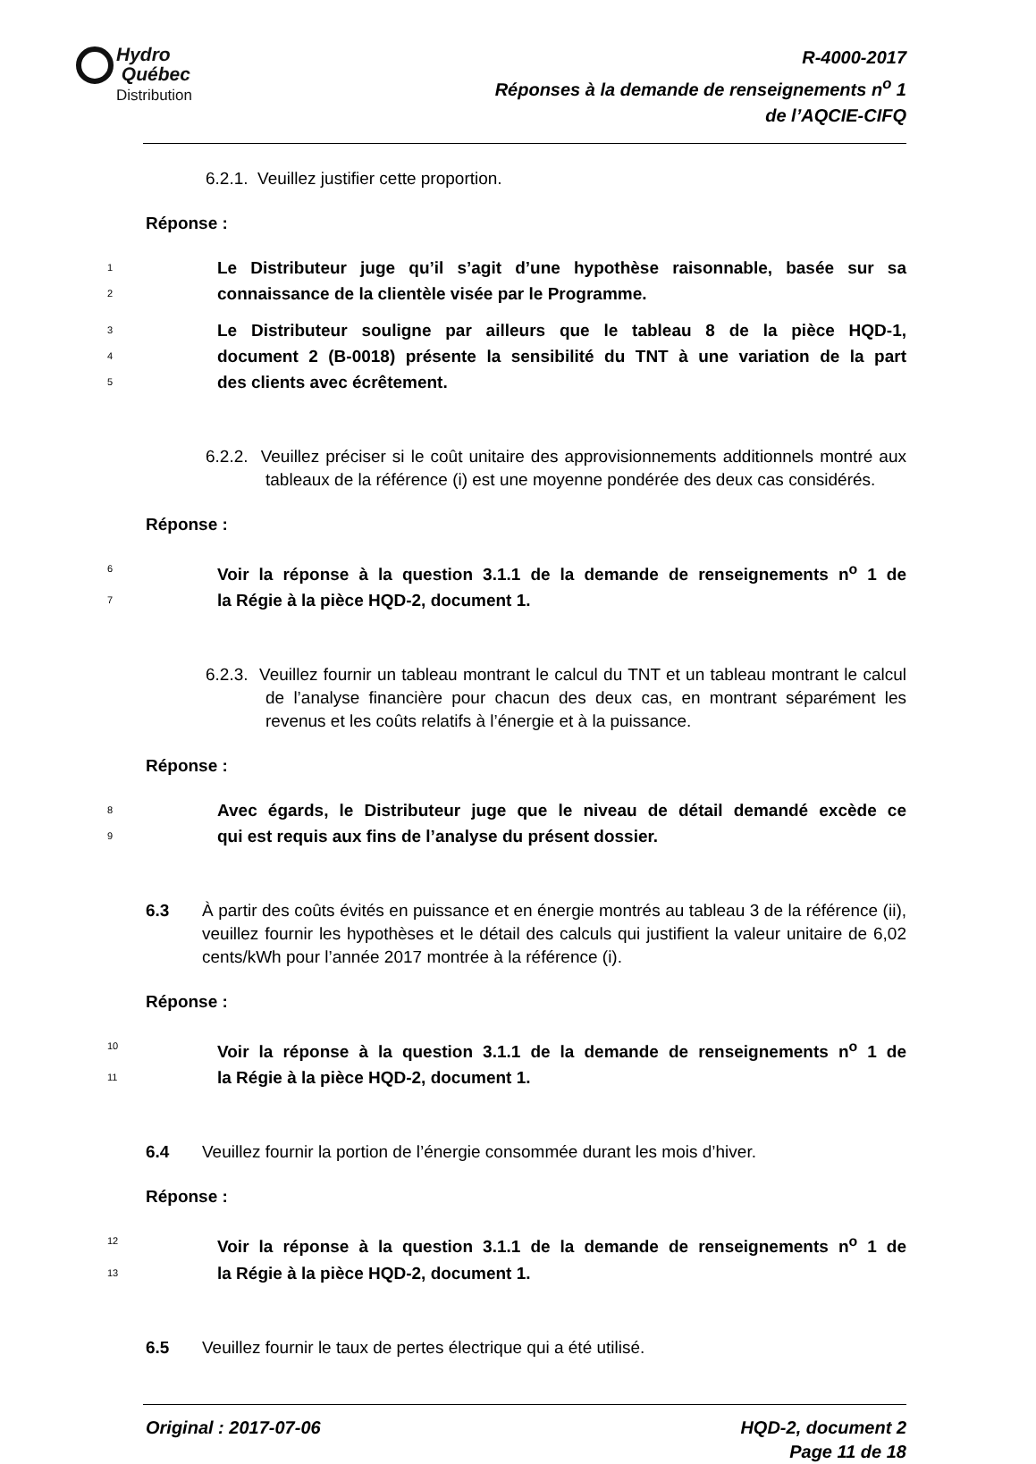Hydro
Québec
Distribution
R-4000-2017
Réponses à la demande de renseignements n<sup>o</sup> 1
de l’AQCIE-CIFQ
6.2.1. Veuillez justifier cette proportion.
Réponse :
1
Le Distributeur juge qu’il s’agit d’une hypothèse raisonnable, basée sur sa
2
connaissance de la clientèle visée par le Programme.
3
Le Distributeur souligne par ailleurs que le tableau 8 de la pièce HQD-1,
4
document 2 (B-0018) présente la sensibilité du TNT à une variation de la part
5
des clients avec écrêtement.
6.2.2. Veuillez préciser si le coût unitaire des approvisionnements additionnels montré aux tableaux de la référence (i) est une moyenne pondérée des deux cas considérés.
Réponse :
6
Voir la réponse à la question 3.1.1 de la demande de renseignements n<sup>o</sup> 1 de
7
la Régie à la pièce HQD-2, document 1.
6.2.3. Veuillez fournir un tableau montrant le calcul du TNT et un tableau montrant le calcul de l’analyse financière pour chacun des deux cas, en montrant séparément les revenus et les coûts relatifs à l’énergie et à la puissance.
Réponse :
8
Avec égards, le Distributeur juge que le niveau de détail demandé excède ce
9
qui est requis aux fins de l’analyse du présent dossier.
6.3 À partir des coûts évités en puissance et en énergie montrés au tableau 3 de la référence (ii), veuillez fournir les hypothèses et le détail des calculs qui justifient la valeur unitaire de 6,02 cents/kWh pour l’année 2017 montrée à la référence (i).
Réponse :
10
Voir la réponse à la question 3.1.1 de la demande de renseignements n<sup>o</sup> 1 de
11
la Régie à la pièce HQD-2, document 1.
6.4 Veuillez fournir la portion de l’énergie consommée durant les mois d’hiver.
Réponse :
12
Voir la réponse à la question 3.1.1 de la demande de renseignements n<sup>o</sup> 1 de
13
la Régie à la pièce HQD-2, document 1.
6.5 Veuillez fournir le taux de pertes électrique qui a été utilisé.
Original : 2017-07-06 HQD-2, document 2
Page 11 de 18